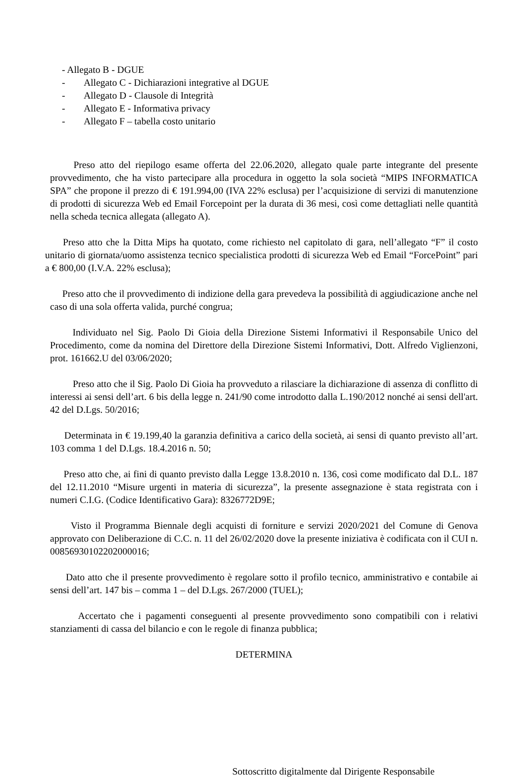- Allegato B - DGUE
- Allegato C - Dichiarazioni integrative al DGUE
- Allegato D - Clausole di Integrità
- Allegato E - Informativa privacy
- Allegato F – tabella costo unitario
Preso atto del riepilogo esame offerta del 22.06.2020, allegato quale parte integrante del presente provvedimento, che ha visto partecipare alla procedura in oggetto la sola società “MIPS INFORMATICA SPA” che propone il prezzo di € 191.994,00 (IVA 22% esclusa) per l’acquisizione di servizi di manutenzione di prodotti di sicurezza Web ed Email Forcepoint per la durata di 36 mesi, così come dettagliati nelle quantità nella scheda tecnica allegata (allegato A).
Preso atto che la Ditta Mips ha quotato, come richiesto nel capitolato di gara, nell’allegato “F” il costo unitario di giornata/uomo assistenza tecnico specialistica prodotti di sicurezza Web ed Email “ForcePoint” pari a € 800,00 (I.V.A. 22% esclusa);
Preso atto che il provvedimento di indizione della gara prevedeva la possibilità di aggiudicazione anche nel caso di una sola offerta valida, purché congrua;
Individuato nel Sig. Paolo Di Gioia della Direzione Sistemi Informativi il Responsabile Unico del Procedimento, come da nomina del Direttore della Direzione Sistemi Informativi, Dott. Alfredo Viglienzoni, prot. 161662.U del 03/06/2020;
Preso atto che il Sig. Paolo Di Gioia ha provveduto a rilasciare la dichiarazione di assenza di conflitto di interessi ai sensi dell’art. 6 bis della legge n. 241/90 come introdotto dalla L.190/2012 nonché ai sensi dell'art. 42 del D.Lgs. 50/2016;
Determinata in € 19.199,40 la garanzia definitiva a carico della società, ai sensi di quanto previsto all’art. 103 comma 1 del D.Lgs. 18.4.2016 n. 50;
Preso atto che, ai fini di quanto previsto dalla Legge 13.8.2010 n. 136, così come modificato dal D.L. 187 del 12.11.2010 “Misure urgenti in materia di sicurezza”, la presente assegnazione è stata registrata con i numeri C.I.G. (Codice Identificativo Gara): 8326772D9E;
Visto il Programma Biennale degli acquisti di forniture e servizi 2020/2021 del Comune di Genova approvato con Deliberazione di C.C. n. 11 del 26/02/2020 dove la presente iniziativa è codificata con il CUI n. 00856930102202000016;
Dato atto che il presente provvedimento è regolare sotto il profilo tecnico, amministrativo e contabile ai sensi dell’art. 147 bis – comma 1 – del D.Lgs. 267/2000 (TUEL);
Accertato che i pagamenti conseguenti al presente provvedimento sono compatibili con i relativi stanziamenti di cassa del bilancio e con le regole di finanza pubblica;
DETERMINA
Sottoscritto digitalmente dal Dirigente Responsabile